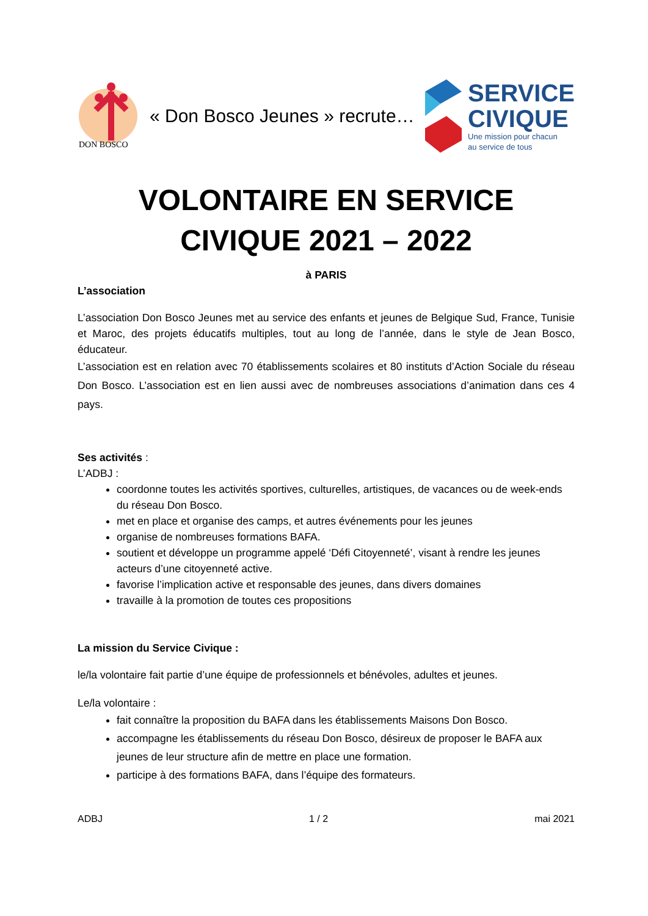DON BOSCO
« Don Bosco Jeunes » recrute…
SERVICE
CIVIQUE
Une mission pour chacun
au service de tous
VOLONTAIRE EN SERVICE CIVIQUE 2021 – 2022
à PARIS
L’association
L’association Don Bosco Jeunes met au service des enfants et jeunes de Belgique Sud, France, Tunisie et Maroc, des projets éducatifs multiples, tout au long de l’année, dans le style de Jean Bosco, éducateur.
L’association est en relation avec 70 établissements scolaires et 80 instituts d’Action Sociale du réseau Don Bosco. L’association est en lien aussi avec de nombreuses associations d’animation dans ces 4 pays.
Ses activités :
L’ADBJ :
coordonne toutes les activités sportives, culturelles, artistiques, de vacances ou de week-ends du réseau Don Bosco.
met en place et organise des camps, et autres événements pour les jeunes
organise de nombreuses formations BAFA.
soutient et développe un programme appelé ‘Défi Citoyenneté’, visant à rendre les jeunes acteurs d’une citoyenneté active.
favorise l’implication active et responsable des jeunes, dans divers domaines
travaille à la promotion de toutes ces propositions
La mission du Service Civique :
le/la volontaire fait partie d’une équipe de professionnels et bénévoles, adultes et jeunes.
Le/la volontaire :
fait connaître la proposition du BAFA dans les établissements Maisons Don Bosco.
accompagne les établissements du réseau Don Bosco, désireux de proposer le BAFA aux jeunes de leur structure afin de mettre en place une formation.
participe à des formations BAFA, dans l’équipe des formateurs.
ADBJ 1 / 2 mai 2021